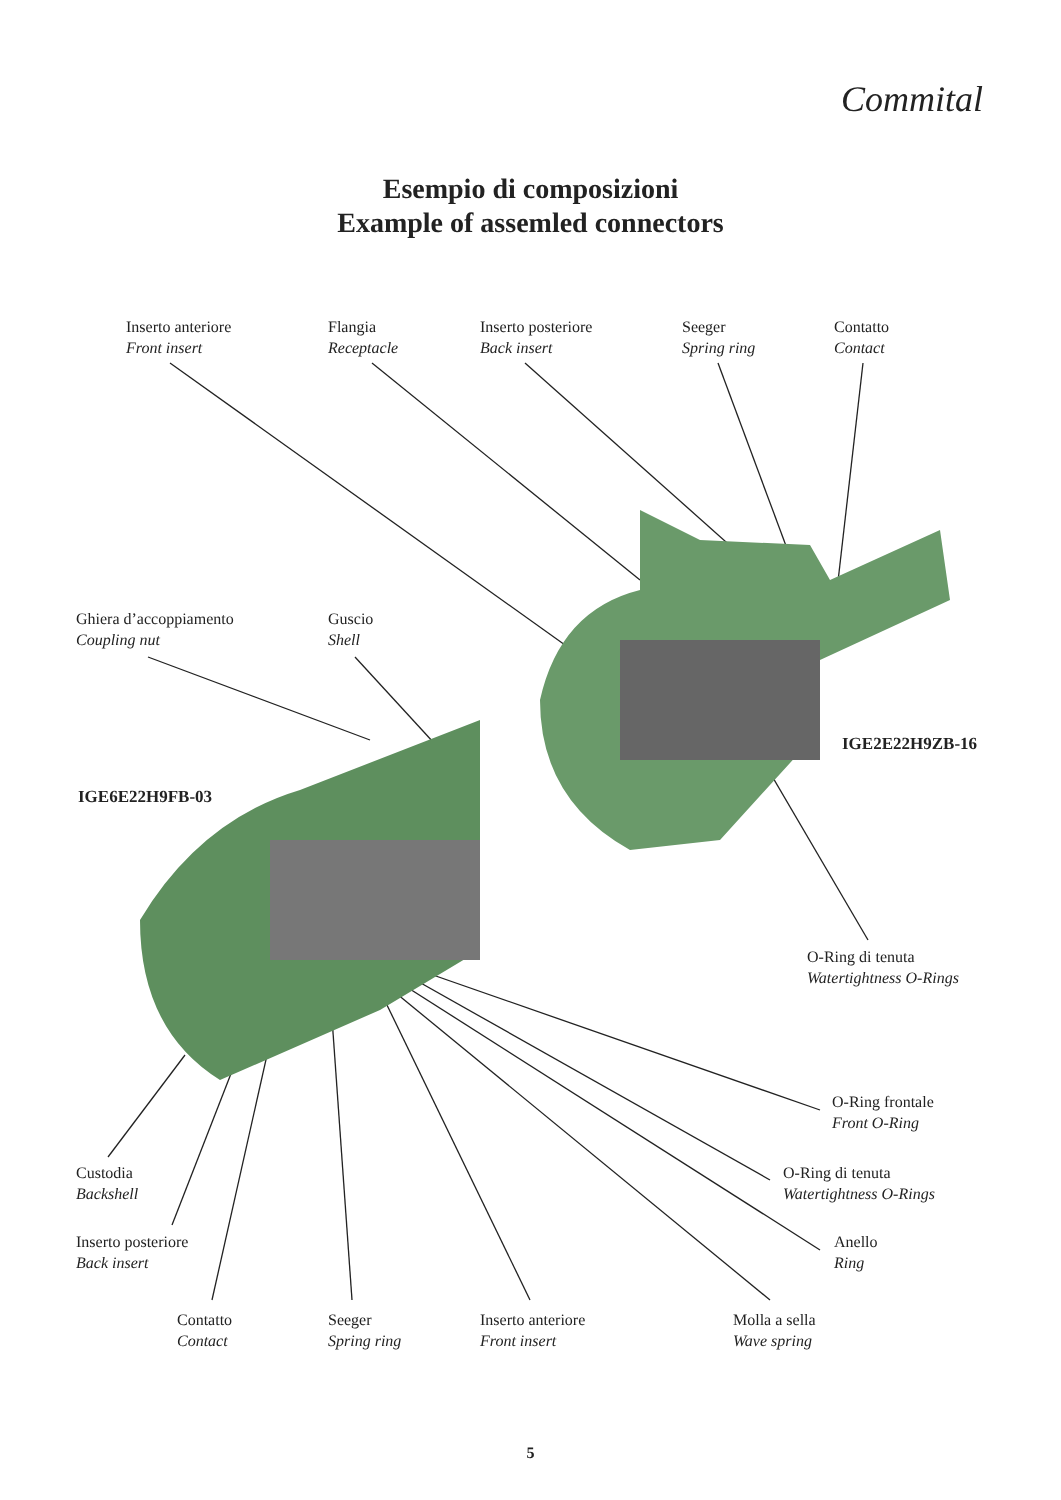Commital
Esempio di composizioni
Example of assemled connectors
Inserto anteriore
Front insert
Flangia
Receptacle
Inserto posteriore
Back insert
Seeger
Spring ring
Contatto
Contact
Ghiera d’accoppiamento
Coupling nut
Guscio
Shell
IGE2E22H9ZB-16
IGE6E22H9FB-03
O-Ring di tenuta
Watertightness O-Rings
O-Ring frontale
Front O-Ring
Custodia
Backshell
O-Ring di tenuta
Watertightness O-Rings
Inserto posteriore
Back insert
Anello
Ring
Contatto
Contact
Seeger
Spring ring
Inserto anteriore
Front insert
Molla a sella
Wave spring
5